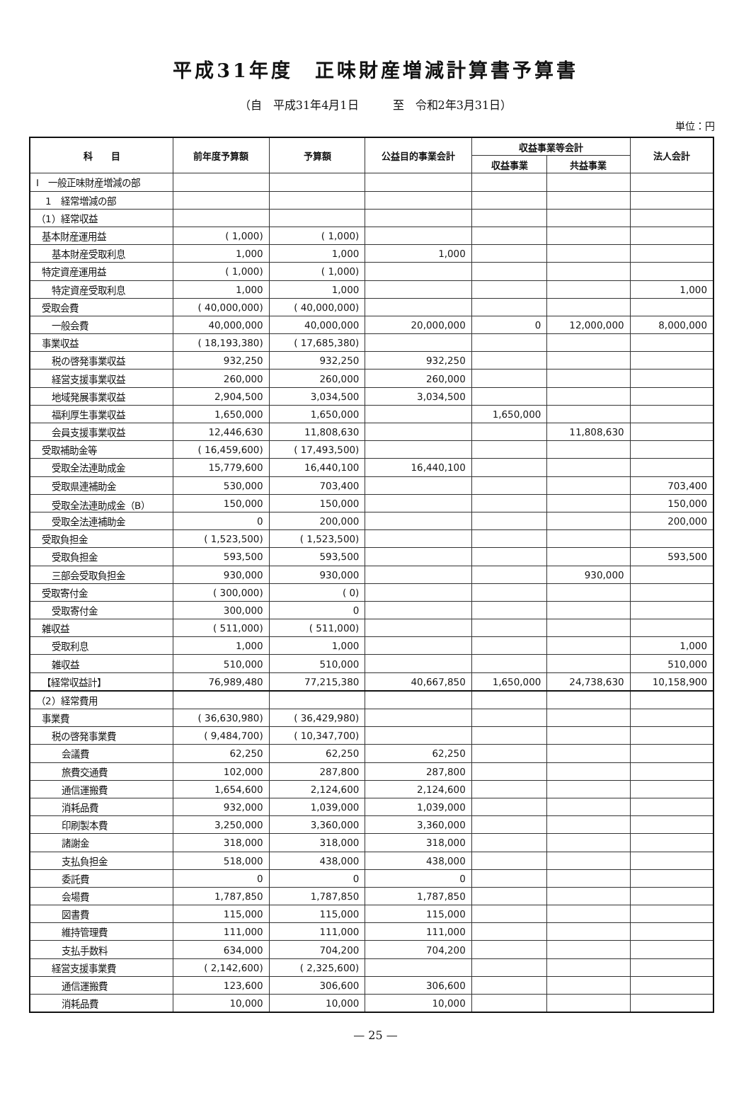平成31年度　正味財産増減計算書予算書
（自　平成31年4月1日　　　至　令和2年3月31日）
単位：円
| 科 目 | 前年度予算額 | 予算額 | 公益目的事業会計 | 収益事業等会計 | | 法人会計 |
| --- | --- | --- | --- | --- | --- | --- |
| | | | | 収益事業 | 共益事業 | |
| Ⅰ 一般正味財産増減の部 | | | | | | |
| 1 経常増減の部 | | | | | | |
| （1）経常収益 | | | | | | |
| 基本財産運用益 | ( 1,000) | ( 1,000) | | | | |
| 基本財産受取利息 | 1,000 | 1,000 | 1,000 | | | |
| 特定資産運用益 | ( 1,000) | ( 1,000) | | | | |
| 特定資産受取利息 | 1,000 | 1,000 | | | | 1,000 |
| 受取会費 | ( 40,000,000) | ( 40,000,000) | | | | |
| 一般会費 | 40,000,000 | 40,000,000 | 20,000,000 | 0 | 12,000,000 | 8,000,000 |
| 事業収益 | ( 18,193,380) | ( 17,685,380) | | | | |
| 税の啓発事業収益 | 932,250 | 932,250 | 932,250 | | | |
| 経営支援事業収益 | 260,000 | 260,000 | 260,000 | | | |
| 地域発展事業収益 | 2,904,500 | 3,034,500 | 3,034,500 | | | |
| 福利厚生事業収益 | 1,650,000 | 1,650,000 | | 1,650,000 | | |
| 会員支援事業収益 | 12,446,630 | 11,808,630 | | | 11,808,630 | |
| 受取補助金等 | ( 16,459,600) | ( 17,493,500) | | | | |
| 受取全法連助成金 | 15,779,600 | 16,440,100 | 16,440,100 | | | |
| 受取県連補助金 | 530,000 | 703,400 | | | | 703,400 |
| 受取全法連助成金（B） | 150,000 | 150,000 | | | | 150,000 |
| 受取全法連補助金 | 0 | 200,000 | | | | 200,000 |
| 受取負担金 | ( 1,523,500) | ( 1,523,500) | | | | |
| 受取負担金 | 593,500 | 593,500 | | | | 593,500 |
| 三部会受取負担金 | 930,000 | 930,000 | | | 930,000 | |
| 受取寄付金 | ( 300,000) | ( 0) | | | | |
| 受取寄付金 | 300,000 | 0 | | | | |
| 雑収益 | ( 511,000) | ( 511,000) | | | | |
| 受取利息 | 1,000 | 1,000 | | | | 1,000 |
| 雑収益 | 510,000 | 510,000 | | | | 510,000 |
| 【経常収益計】 | 76,989,480 | 77,215,380 | 40,667,850 | 1,650,000 | 24,738,630 | 10,158,900 |
| （2）経常費用 | | | | | | |
| 事業費 | ( 36,630,980) | ( 36,429,980) | | | | |
| 税の啓発事業費 | ( 9,484,700) | ( 10,347,700) | | | | |
| 会議費 | 62,250 | 62,250 | 62,250 | | | |
| 旅費交通費 | 102,000 | 287,800 | 287,800 | | | |
| 通信運搬費 | 1,654,600 | 2,124,600 | 2,124,600 | | | |
| 消耗品費 | 932,000 | 1,039,000 | 1,039,000 | | | |
| 印刷製本費 | 3,250,000 | 3,360,000 | 3,360,000 | | | |
| 諸謝金 | 318,000 | 318,000 | 318,000 | | | |
| 支払負担金 | 518,000 | 438,000 | 438,000 | | | |
| 委託費 | 0 | 0 | 0 | | | |
| 会場費 | 1,787,850 | 1,787,850 | 1,787,850 | | | |
| 図書費 | 115,000 | 115,000 | 115,000 | | | |
| 維持管理費 | 111,000 | 111,000 | 111,000 | | | |
| 支払手数料 | 634,000 | 704,200 | 704,200 | | | |
| 経営支援事業費 | ( 2,142,600) | ( 2,325,600) | | | | |
| 通信運搬費 | 123,600 | 306,600 | 306,600 | | | |
| 消耗品費 | 10,000 | 10,000 | 10,000 | | | |
— 25 —